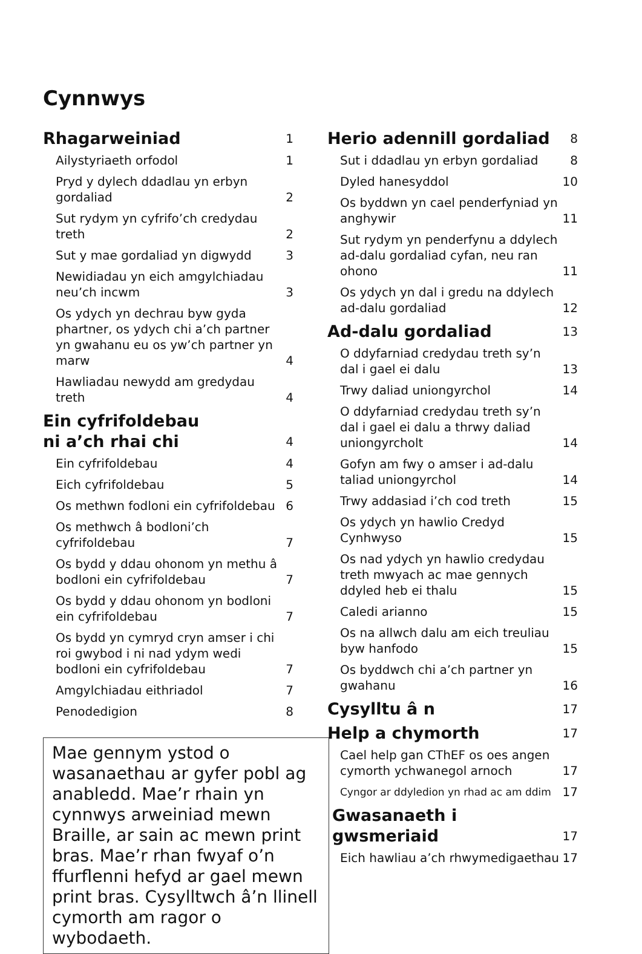Cynnwys
Rhagarweiniad 1
Ailystyriaeth orfodol 1
Pryd y dylech ddadlau yn erbyn gordaliad 2
Sut rydym yn cyfrifo’ch credydau treth 2
Sut y mae gordaliad yn digwydd 3
Newidiadau yn eich amgylchiadau neu’ch incwm 3
Os ydych yn dechrau byw gyda phartner, os ydych chi a’ch partner yn gwahanu eu os yw’ch partner yn marw 4
Hawliadau newydd am gredydau treth 4
Ein cyfrifoldebau
ni a’ch rhai chi 4
Ein cyfrifoldebau 4
Eich cyfrifoldebau 5
Os methwn fodloni ein cyfrifoldebau 6
Os methwch â bodloni’ch cyfrifoldebau 7
Os bydd y ddau ohonom yn methu â bodloni ein cyfrifoldebau 7
Os bydd y ddau ohonom yn bodloni ein cyfrifoldebau 7
Os bydd yn cymryd cryn amser i chi roi gwybod i ni nad ydym wedi bodloni ein cyfrifoldebau 7
Amgylchiadau eithriadol 7
Penodedigion 8
Mae gennym ystod o wasanaethau ar gyfer pobl ag anabledd. Mae’r rhain yn cynnwys arweiniad mewn Braille, ar sain ac mewn print bras. Mae’r rhan fwyaf o’n ffurflenni hefyd ar gael mewn print bras. Cysylltwch â’n llinell cymorth am ragor o wybodaeth.
Herio adennill gordaliad 8
Sut i ddadlau yn erbyn gordaliad 8
Dyled hanesyddol 10
Os byddwn yn cael penderfyniad yn anghywir 11
Sut rydym yn penderfynu a ddylech ad-dalu gordaliad cyfan, neu ran ohono 11
Os ydych yn dal i gredu na ddylech ad-dalu gordaliad 12
Ad-dalu gordaliad 13
O ddyfarniad credydau treth sy’n dal i gael ei dalu 13
Trwy daliad uniongyrchol 14
O ddyfarniad credydau treth sy’n dal i gael ei dalu a thrwy daliad uniongyrcholt 14
Gofyn am fwy o amser i ad-dalu taliad uniongyrchol 14
Trwy addasiad i’ch cod treth 15
Os ydych yn hawlio Credyd Cynhwyso 15
Os nad ydych yn hawlio credydau treth mwyach ac mae gennych ddyled heb ei thalu 15
Caledi arianno 15
Os na allwch dalu am eich treuliau byw hanfodo 15
Os byddwch chi a’ch partner yn gwahanu 16
Cysylltu â n 17
Help a chymorth 17
Cael help gan CThEF os oes angen cymorth ychwanegol arnoch 17
Cyngor ar ddyledion yn rhad ac am ddim 17
Gwasanaeth i gwsmeriaid 17
Eich hawliau a’ch rhwymedigaethau 17